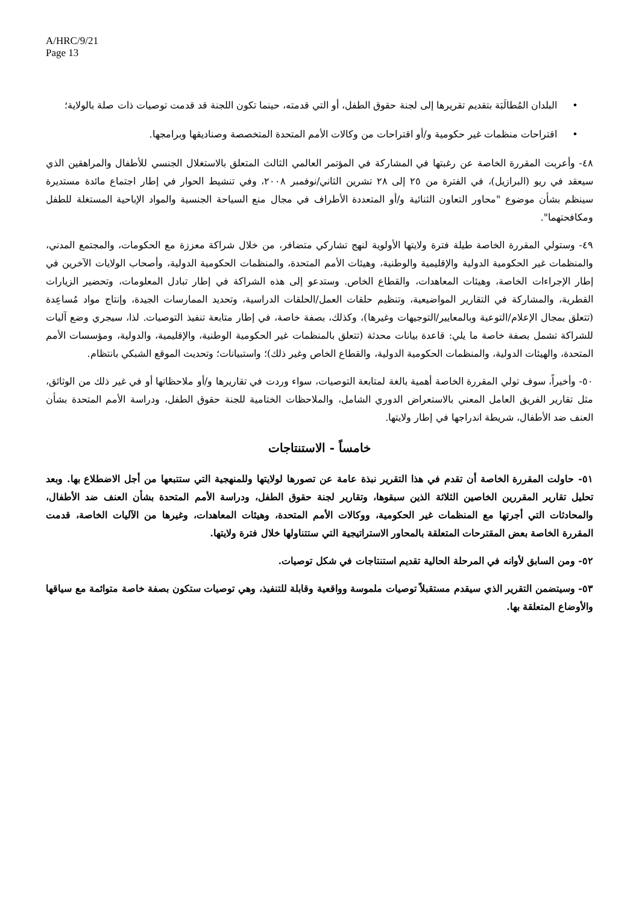A/HRC/9/21
Page 13
• البلدان المُطالَبَة بتقديم تقريرها إلى لجنة حقوق الطفل، أو التي قدمته، حينما تكون اللجنة قد قدمت توصيات ذات صلة بالولاية؛
• اقتراحات منظمات غير حكومية و/أو اقتراحات من وكالات الأمم المتحدة المتخصصة وصناديقها وبرامجها.
٤٨- وأعربت المقررة الخاصة عن رغبتها في المشاركة في المؤتمر العالمي الثالث المتعلق بالاستغلال الجنسي للأطفال والمراهقين الذي سيعقد في ريو (البرازيل)، في الفترة من ٢٥ إلى ٢٨ تشرين الثاني/نوفمبر ٢٠٠٨، وفي تنشيط الحوار في إطار اجتماع مائدة مستديرة سينظم بشأن موضوع "محاور التعاون الثنائية و/أو المتعددة الأطراف في مجال منع السياحة الجنسية والمواد الإباحية المستغلة للطفل ومكافحتهما".
٤٩- وستولي المقررة الخاصة طيلة فترة ولايتها الأولوية لنهج تشاركي متضافر، من خلال شراكة معززة مع الحكومات، والمجتمع المدني، والمنظمات غير الحكومية الدولية والإقليمية والوطنية، وهيئات الأمم المتحدة، والمنظمات الحكومية الدولية، وأصحاب الولايات الآخرين في إطار الإجراءات الخاصة، وهيئات المعاهدات، والقطاع الخاص. وستدعو إلى هذه الشراكة في إطار تبادل المعلومات، وتحضير الزيارات القطرية، والمشاركة في التقارير المواضيعية، وتنظيم حلقات العمل/الحلقات الدراسية، وتحديد الممارسات الجيدة، وإنتاج مواد مُساعِدة (تتعلق بمجال الإعلام/التوعية وبالمعايير/التوجيهات وغيرها)، وكذلك، بصفة خاصة، في إطار متابعة تنفيذ التوصيات. لذا، سيجري وضع آليات للشراكة تشمل بصفة خاصة ما يلي: قاعدة بيانات محدثة (تتعلق بالمنظمات غير الحكومية الوطنية، والإقليمية، والدولية، ومؤسسات الأمم المتحدة، والهيئات الدولية، والمنظمات الحكومية الدولية، والقطاع الخاص وغير ذلك)؛ واستبيانات؛ وتحديث الموقع الشبكي بانتظام.
٥٠- وأخيراً، سوف تولي المقررة الخاصة أهمية بالغة لمتابعة التوصيات، سواء وردت في تقاريرها و/أو ملاحظاتها أو في غير ذلك من الوثائق، مثل تقارير الفريق العامل المعني بالاستعراض الدوري الشامل، والملاحظات الختامية للجنة حقوق الطفل، ودراسة الأمم المتحدة بشأن العنف ضد الأطفال، شريطة اندراجها في إطار ولايتها.
خامساً - الاستنتاجات
٥١- حاولت المقررة الخاصة أن تقدم في هذا التقرير نبذة عامة عن تصورها لولايتها وللمنهجية التي ستتبعها من أجل الاضطلاع بها. وبعد تحليل تقارير المقررين الخاصين الثلاثة الذين سبقوها، وتقارير لجنة حقوق الطفل، ودراسة الأمم المتحدة بشأن العنف ضد الأطفال، والمحادثات التي أجرتها مع المنظمات غير الحكومية، ووكالات الأمم المتحدة، وهيئات المعاهدات، وغيرها من الآليات الخاصة، قدمت المقررة الخاصة بعض المقترحات المتعلقة بالمحاور الاستراتيجية التي ستتناولها خلال فترة ولايتها.
٥٢- ومن السابق لأوانه في المرحلة الحالية تقديم استنتاجات في شكل توصيات.
٥٣- وسيتضمن التقرير الذي سيقدم مستقبلاً توصيات ملموسة وواقعية وقابلة للتنفيذ، وهي توصيات ستكون بصفة خاصة متوائمة مع سياقها والأوضاع المتعلقة بها.